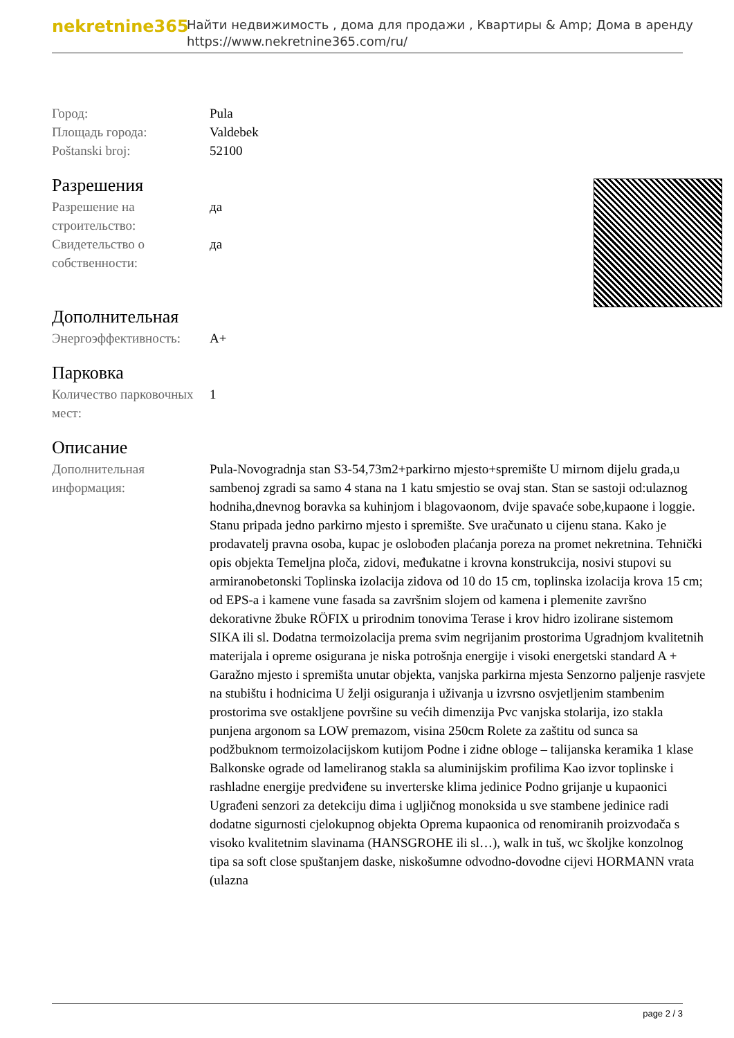nekretnine365
Найти недвижимость , дома для продажи , Квартиры & Amp; Дома в аренду
https://www.nekretnine365.com/ru/
| Город: | Pula |
| Площадь города: | Valdebek |
| Poštanski broj: | 52100 |
Разрешения
| Разрешение на строительство: | да |
| Свидетельство о собственности: | да |
Дополнительная
| Энергоэффективность: | A+ |
Парковка
| Количество парковочных мест: | 1 |
Описание
| Дополнительная информация: | Pula-Novogradnja stan S3-54,73m2+parkirno mjesto+spremište U mirnom dijelu grada,u sambenoj zgradi sa samo 4 stana na 1 katu smjestio se ovaj stan. Stan se sastoji od:ulaznog hodniha,dnevnog boravka sa kuhinjom i blagovaonom, dvije spavaće sobe,kupaone i loggie. Stanu pripada jedno parkirno mjesto i spremište. Sve uračunato u cijenu stana. Kako je prodavatelj pravna osoba, kupac je oslobođen plaćanja poreza na promet nekretnina. Tehnički opis objekta Temeljna ploča, zidovi, međukatne i krovna konstrukcija, nosivi stupovi su armiranobetonski Toplinska izolacija zidova od 10 do 15 cm, toplinska izolacija krova 15 cm; od EPS-a i kamene vune fasada sa završnim slojem od kamena i plemenite završno dekorativne žbuke RÖFIX u prirodnim tonovima Terase i krov hidro izolirane sistemom SIKA ili sl. Dodatna termoizolacija prema svim negrijanim prostorima Ugradnjom kvalitetnih materijala i opreme osigurana je niska potrošnja energije i visoki energetski standard A + Garažno mjesto i spremišta unutar objekta, vanjska parkirna mjesta Senzorno paljenje rasvjete na stubištu i hodnicima U želji osiguranja i uživanja u izvrsno osvjetljenim stambenim prostorima sve ostakljene površine su većih dimenzija Pvc vanjska stolarija, izo stakla punjena argonom sa LOW premazom, visina 250cm Rolete za zaštitu od sunca sa podžbuknom termoizolacijskom kutijom Podne i zidne obloge – talijanska keramika 1 klase Balkonske ograde od lameliranog stakla sa aluminijskim profilima Kao izvor toplinske i rashladne energije predviđene su inverterske klima jedinice Podno grijanje u kupaonici Ugrađeni senzori za detekciju dima i ugljičnog monoksida u sve stambene jedinice radi dodatne sigurnosti cjelokupnog objekta Oprema kupaonica od renomiranih proizvođača s visoko kvalitetnim slavinama (HANSGROHE ili sl…), walk in tuš, wc školjke konzolnog tipa sa soft close spuštanjem daske, niskošumne odvodno-dovodne cijevi HORMANN vrata (ulazna |
page 2 / 3